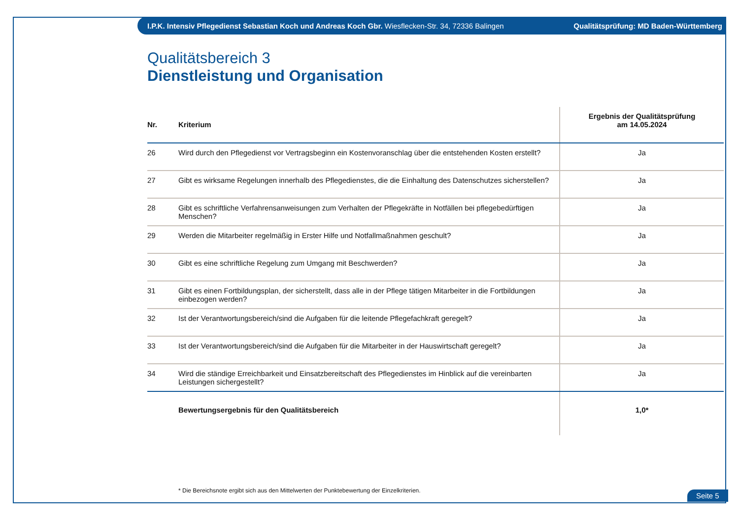I.P.K. Intensiv Pflegedienst Sebastian Koch und Andreas Koch Gbr. Wiesflecken-Str. 34, 72336 Balingen Qualitätsprüfung: MD Baden-Württemberg
Qualitätsbereich 3
Dienstleistung und Organisation
| Nr. | Kriterium | Ergebnis der Qualitätsprüfung am 14.05.2024 |
| --- | --- | --- |
| 26 | Wird durch den Pflegedienst vor Vertragsbeginn ein Kostenvoranschlag über die entstehenden Kosten erstellt? | Ja |
| 27 | Gibt es wirksame Regelungen innerhalb des Pflegedienstes, die die Einhaltung des Datenschutzes sicherstellen? | Ja |
| 28 | Gibt es schriftliche Verfahrensanweisungen zum Verhalten der Pflegekräfte in Notfällen bei pflegebedürftigen Menschen? | Ja |
| 29 | Werden die Mitarbeiter regelmäßig in Erster Hilfe und Notfallmaßnahmen geschult? | Ja |
| 30 | Gibt es eine schriftliche Regelung zum Umgang mit Beschwerden? | Ja |
| 31 | Gibt es einen Fortbildungsplan, der sicherstellt, dass alle in der Pflege tätigen Mitarbeiter in die Fortbildungen einbezogen werden? | Ja |
| 32 | Ist der Verantwortungsbereich/sind die Aufgaben für die leitende Pflegefachkraft geregelt? | Ja |
| 33 | Ist der Verantwortungsbereich/sind die Aufgaben für die Mitarbeiter in der Hauswirtschaft geregelt? | Ja |
| 34 | Wird die ständige Erreichbarkeit und Einsatzbereitschaft des Pflegedienstes im Hinblick auf die vereinbarten Leistungen sichergestellt? | Ja |
| | Bewertungsergebnis für den Qualitätsbereich | 1,0* |
* Die Bereichsnote ergibt sich aus den Mittelwerten der Punktebewertung der Einzelkriterien.
Seite 5